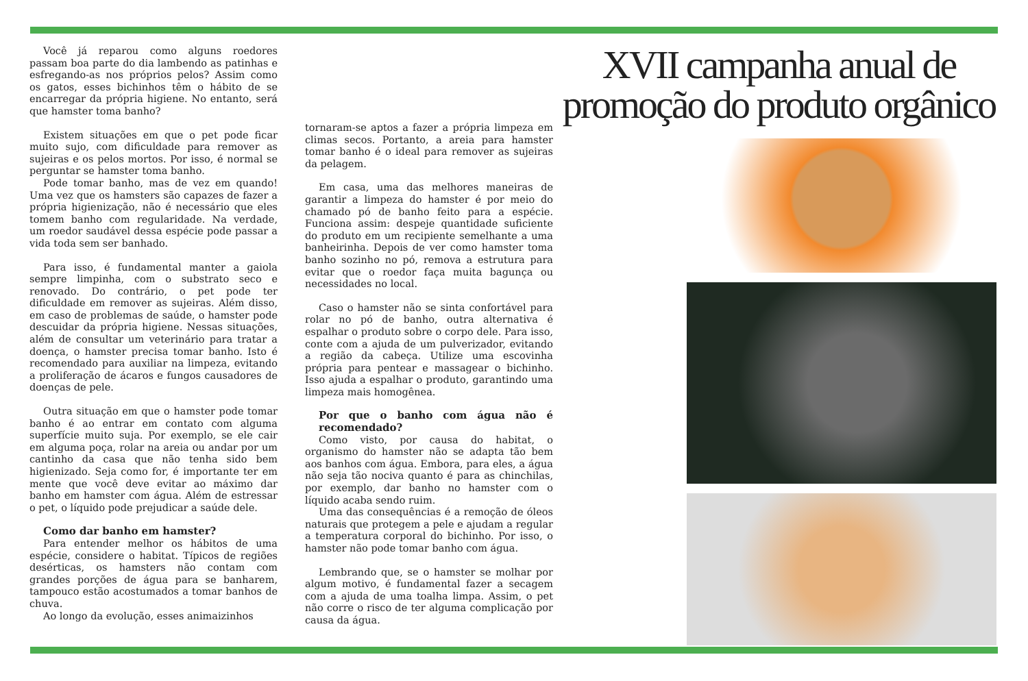Você já reparou como alguns roedores passam boa parte do dia lambendo as patinhas e esfregando-as nos próprios pelos? Assim como os gatos, esses bichinhos têm o hábito de se encarregar da própria higiene. No entanto, será que hamster toma banho?
Existem situações em que o pet pode ficar muito sujo, com dificuldade para remover as sujeiras e os pelos mortos. Por isso, é normal se perguntar se hamster toma banho.
Pode tomar banho, mas de vez em quando! Uma vez que os hamsters são capazes de fazer a própria higienização, não é necessário que eles tomem banho com regularidade. Na verdade, um roedor saudável dessa espécie pode passar a vida toda sem ser banhado.
Para isso, é fundamental manter a gaiola sempre limpinha, com o substrato seco e renovado. Do contrário, o pet pode ter dificuldade em remover as sujeiras. Além disso, em caso de problemas de saúde, o hamster pode descuidar da própria higiene. Nessas situações, além de consultar um veterinário para tratar a doença, o hamster precisa tomar banho. Isto é recomendado para auxiliar na limpeza, evitando a proliferação de ácaros e fungos causadores de doenças de pele.
Outra situação em que o hamster pode tomar banho é ao entrar em contato com alguma superfície muito suja. Por exemplo, se ele cair em alguma poça, rolar na areia ou andar por um cantinho da casa que não tenha sido bem higienizado. Seja como for, é importante ter em mente que você deve evitar ao máximo dar banho em hamster com água. Além de estressar o pet, o líquido pode prejudicar a saúde dele.
Como dar banho em hamster?
Para entender melhor os hábitos de uma espécie, considere o habitat. Típicos de regiões desérticas, os hamsters não contam com grandes porções de água para se banharem, tampouco estão acostumados a tomar banhos de chuva.
Ao longo da evolução, esses animaizinhos
tornaram-se aptos a fazer a própria limpeza em climas secos. Portanto, a areia para hamster tomar banho é o ideal para remover as sujeiras da pelagem.
Em casa, uma das melhores maneiras de garantir a limpeza do hamster é por meio do chamado pó de banho feito para a espécie. Funciona assim: despeje quantidade suficiente do produto em um recipiente semelhante a uma banheirinha. Depois de ver como hamster toma banho sozinho no pó, remova a estrutura para evitar que o roedor faça muita bagunça ou necessidades no local.
Caso o hamster não se sinta confortável para rolar no pó de banho, outra alternativa é espalhar o produto sobre o corpo dele. Para isso, conte com a ajuda de um pulverizador, evitando a região da cabeça. Utilize uma escovinha própria para pentear e massagear o bichinho. Isso ajuda a espalhar o produto, garantindo uma limpeza mais homogênea.
Por que o banho com água não é recomendado?
Como visto, por causa do habitat, o organismo do hamster não se adapta tão bem aos banhos com água. Embora, para eles, a água não seja tão nociva quanto é para as chinchilas, por exemplo, dar banho no hamster com o líquido acaba sendo ruim.
Uma das consequências é a remoção de óleos naturais que protegem a pele e ajudam a regular a temperatura corporal do bichinho. Por isso, o hamster não pode tomar banho com água.
Lembrando que, se o hamster se molhar por algum motivo, é fundamental fazer a secagem com a ajuda de uma toalha limpa. Assim, o pet não corre o risco de ter alguma complicação por causa da água.
XVII campanha anual de promoção do produto orgânico